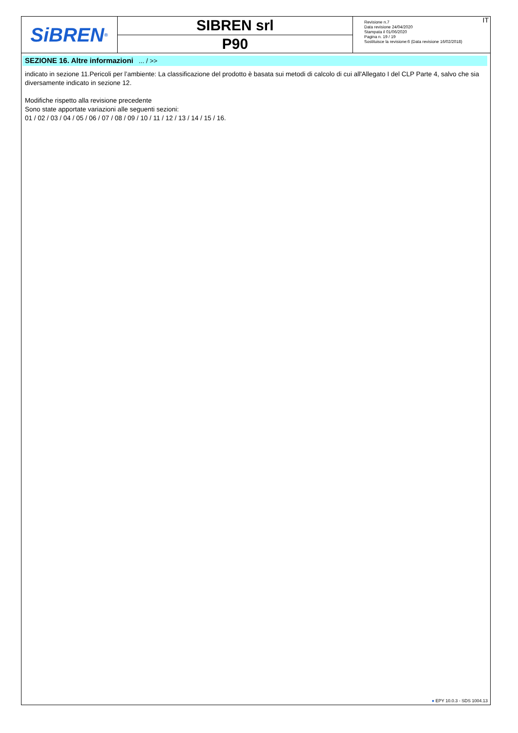SiBREN<sup>®</sup>
SIBREN srl
P90
Revisione n.7
Data revisione 24/04/2020
Stampata il 01/06/2020
Pagina n. 19 / 19
Sostituisce la revisione:6 (Data revisione 16/02/2018)
IT
SEZIONE 16. Altre informazioni ... / >>
indicato in sezione 11.Pericoli per l’ambiente: La classificazione del prodotto è basata sui metodi di calcolo di cui all'Allegato I del CLP Parte 4, salvo che sia diversamente indicato in sezione 12.
Modifiche rispetto alla revisione precedente
Sono state apportate variazioni alle seguenti sezioni:
01 / 02 / 03 / 04 / 05 / 06 / 07 / 08 / 09 / 10 / 11 / 12 / 13 / 14 / 15 / 16.
● EPY 10.0.3 - SDS 1004.13